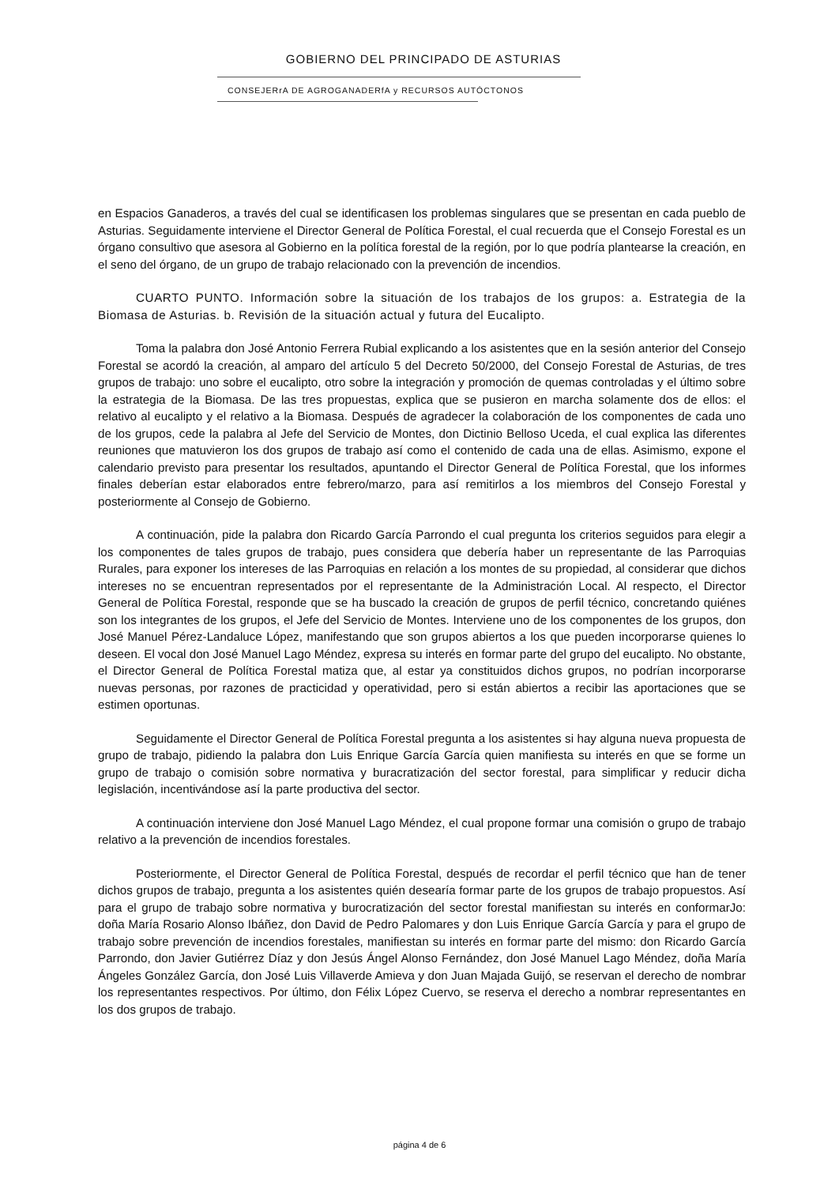GOBIERNO DEL PRINCIPADO DE ASTURIAS
CONSEJERrA DE AGROGANADERfA y RECURSOS AUTÓCTONOS
en Espacios Ganaderos, a través del cual se identificasen los problemas singulares que se presentan en cada pueblo de Asturias. Seguidamente interviene el Director General de Política Forestal, el cual recuerda que el Consejo Forestal es un órgano consultivo que asesora al Gobierno en la política forestal de la región, por lo que podría plantearse la creación, en el seno del órgano, de un grupo de trabajo relacionado con la prevención de incendios.
CUARTO PUNTO. Información sobre la situación de los trabajos de los grupos: a. Estrategia de la Biomasa de Asturias. b. Revisión de la situación actual y futura del Eucalipto.
Toma la palabra don José Antonio Ferrera Rubial explicando a los asistentes que en la sesión anterior del Consejo Forestal se acordó la creación, al amparo del artículo 5 del Decreto 50/2000, del Consejo Forestal de Asturias, de tres grupos de trabajo: uno sobre el eucalipto, otro sobre la integración y promoción de quemas controladas y el último sobre la estrategia de la Biomasa. De las tres propuestas, explica que se pusieron en marcha solamente dos de ellos: el relativo al eucalipto y el relativo a la Biomasa. Después de agradecer la colaboración de los componentes de cada uno de los grupos, cede la palabra al Jefe del Servicio de Montes, don Dictinio Belloso Uceda, el cual explica las diferentes reuniones que matuvieron los dos grupos de trabajo así como el contenido de cada una de ellas. Asimismo, expone el calendario previsto para presentar los resultados, apuntando el Director General de Política Forestal, que los informes finales deberían estar elaborados entre febrero/marzo, para así remitirlos a los miembros del Consejo Forestal y posteriormente al Consejo de Gobierno.
A continuación, pide la palabra don Ricardo García Parrondo el cual pregunta los criterios seguidos para elegir a los componentes de tales grupos de trabajo, pues considera que debería haber un representante de las Parroquias Rurales, para exponer los intereses de las Parroquias en relación a los montes de su propiedad, al considerar que dichos intereses no se encuentran representados por el representante de la Administración Local. Al respecto, el Director General de Política Forestal, responde que se ha buscado la creación de grupos de perfil técnico, concretando quiénes son los integrantes de los grupos, el Jefe del Servicio de Montes. Interviene uno de los componentes de los grupos, don José Manuel Pérez-Landaluce López, manifestando que son grupos abiertos a los que pueden incorporarse quienes lo deseen. El vocal don José Manuel Lago Méndez, expresa su interés en formar parte del grupo del eucalipto. No obstante, el Director General de Política Forestal matiza que, al estar ya constituidos dichos grupos, no podrían incorporarse nuevas personas, por razones de practicidad y operatividad, pero si están abiertos a recibir las aportaciones que se estimen oportunas.
Seguidamente el Director General de Política Forestal pregunta a los asistentes si hay alguna nueva propuesta de grupo de trabajo, pidiendo la palabra don Luis Enrique García García quien manifiesta su interés en que se forme un grupo de trabajo o comisión sobre normativa y buracratización del sector forestal, para simplificar y reducir dicha legislación, incentivándose así la parte productiva del sector.
A continuación interviene don José Manuel Lago Méndez, el cual propone formar una comisión o grupo de trabajo relativo a la prevención de incendios forestales.
Posteriormente, el Director General de Política Forestal, después de recordar el perfil técnico que han de tener dichos grupos de trabajo, pregunta a los asistentes quién desearía formar parte de los grupos de trabajo propuestos. Así para el grupo de trabajo sobre normativa y burocratización del sector forestal manifiestan su interés en conformarJo: doña María Rosario Alonso Ibáñez, don David de Pedro Palomares y don Luis Enrique García García y para el grupo de trabajo sobre prevención de incendios forestales, manifiestan su interés en formar parte del mismo: don Ricardo García Parrondo, don Javier Gutiérrez Díaz y don Jesús Ángel Alonso Fernández, don José Manuel Lago Méndez, doña María Ángeles González García, don José Luis Villaverde Amieva y don Juan Majada Guijó, se reservan el derecho de nombrar los representantes respectivos. Por último, don Félix López Cuervo, se reserva el derecho a nombrar representantes en los dos grupos de trabajo.
página 4 de 6